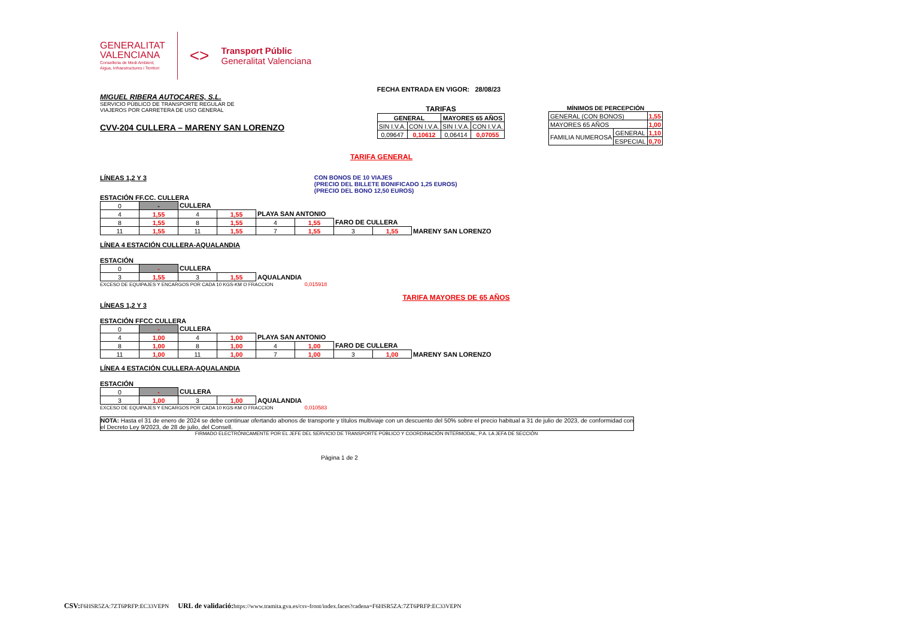GENERALITAT
VALENCIANA
Conselleria de Medi Ambient,
Aigua, Infraestructures i Territori
<>
Transport Públic
Generalitat Valenciana
MIGUEL RIBERA AUTOCARES, S.L.
SERVICIO PÚBLICO DE TRANSPORTE REGULAR DE
VIAJEROS POR CARRETERA DE USO GENERAL
CVV-204 CULLERA – MARENY SAN LORENZO
FECHA ENTRADA EN VIGOR: 28/08/23
TARIFAS
| GENERAL | | MAYORES 65 AÑOS | |
| SIN I.V.A. | CON I.V.A. | SIN I.V.A. | CON I.V.A. |
| 0,09647 | 0,10612 | 0,06414 | 0,07055 |
MÍNIMOS DE PERCEPCIÓN
| GENERAL (CON BONOS) | | 1,55 |
| MAYORES 65 AÑOS | | 1,00 |
| FAMILIA NUMEROSA | GENERAL | 1,10 |
| | ESPECIAL | 0,70 |
TARIFA GENERAL
LÍNEAS 1,2 Y 3 CON BONOS DE 10 VIAJES
(PRECIO DEL BILLETE BONIFICADO 1,25 EUROS)
(PRECIO DEL BONO 12,50 EUROS)
ESTACIÓN FF.CC. CULLERA
| 0 | - | CULLERA | | | | | | |
| 4 | 1,55 | 4 | 1,55 | PLAYA SAN ANTONIO | | | | |
| 8 | 1,55 | 8 | 1,55 | 4 | 1,55 | FARO DE CULLERA | | |
| 11 | 1,55 | 11 | 1,55 | 7 | 1,55 | 3 | 1,55 | MARENY SAN LORENZO |
LÍNEA 4 ESTACIÓN CULLERA-AQUALANDIA
ESTACIÓN
| 0 | - | CULLERA | | |
| 3 | 1,55 | 3 | 1,55 | AQUALANDIA |
EXCESO DE EQUIPAJES Y ENCARGOS POR CADA 10 KGS-KM O FRACCION 0,015918
TARIFA MAYORES DE 65 AÑOS
LÍNEAS 1,2 Y 3
ESTACIÓN FFCC CULLERA
| 0 | - | CULLERA | | | | | | |
| 4 | 1,00 | 4 | 1,00 | PLAYA SAN ANTONIO | | | | |
| 8 | 1,00 | 8 | 1,00 | 4 | 1,00 | FARO DE CULLERA | | |
| 11 | 1,00 | 11 | 1,00 | 7 | 1,00 | 3 | 1,00 | MARENY SAN LORENZO |
LÍNEA 4 ESTACIÓN CULLERA-AQUALANDIA
ESTACIÓN
| 0 | - | CULLERA | | |
| 3 | 1,00 | 3 | 1,00 | AQUALANDIA |
EXCESO DE EQUIPAJES Y ENCARGOS POR CADA 10 KGS-KM O FRACCION 0,010583
NOTA: Hasta el 31 de enero de 2024 se debe continuar ofertando abonos de transporte y títulos multiviaje con un descuento del 50% sobre el precio habitual a 31 de julio de 2023, de conformidad con el Decreto Ley 9/2023, de 28 de julio, del Consell.
FIRMADO ELECTRÓNICAMENTE POR EL JEFE DEL SERVICIO DE TRANSPORTE PÚBLICO Y COORDINACIÓN INTERMODAL, P.A. LA JEFA DE SECCIÓN
Página 1 de 2
CSV: F6HSR5ZA:7ZT6PRFP:EC33VEPN URL de validació: https://www.tramita.gva.es/csv-front/index.faces?cadena=F6HSR5ZA:7ZT6PRFP:EC33VEPN